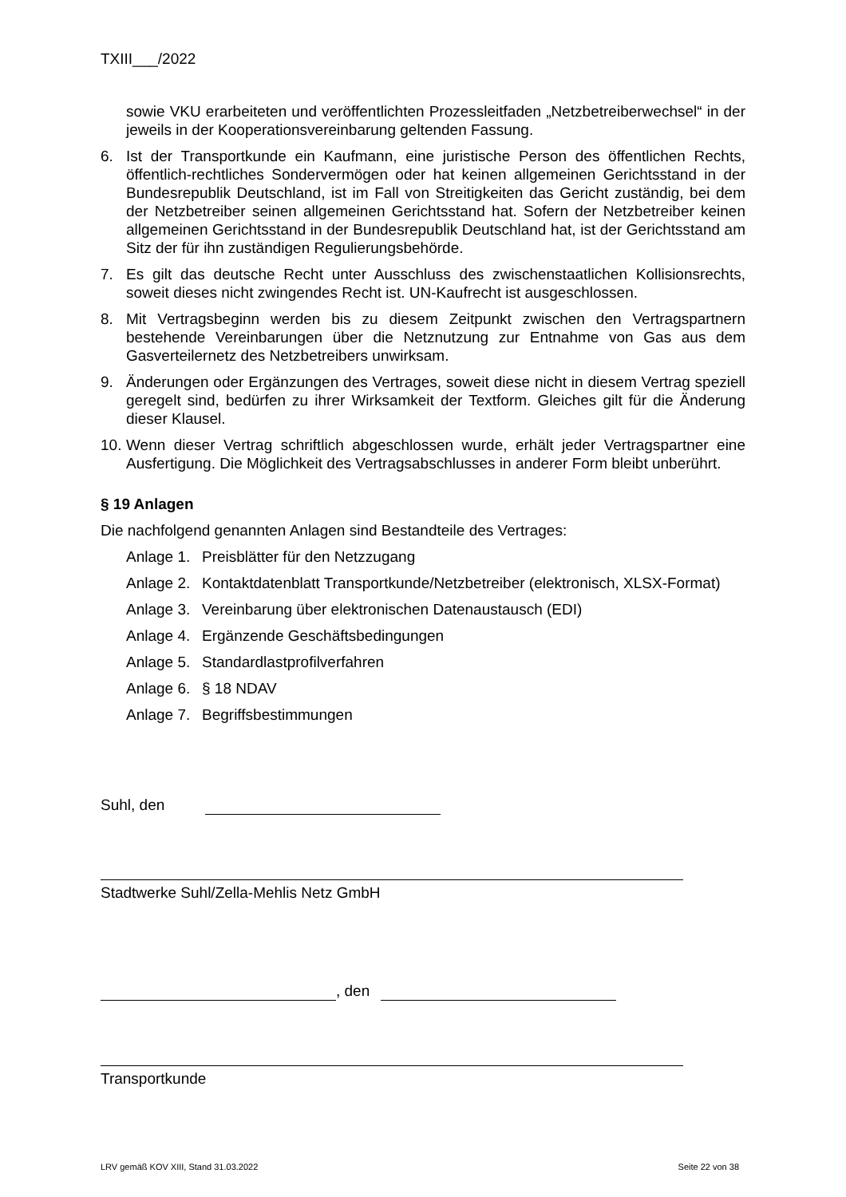TXIII___/2022
sowie VKU erarbeiteten und veröffentlichten Prozessleitfaden „Netzbetreiberwechsel“ in der jeweils in der Kooperationsvereinbarung geltenden Fassung.
6. Ist der Transportkunde ein Kaufmann, eine juristische Person des öffentlichen Rechts, öffentlich-rechtliches Sondervermögen oder hat keinen allgemeinen Gerichtsstand in der Bundesrepublik Deutschland, ist im Fall von Streitigkeiten das Gericht zuständig, bei dem der Netzbetreiber seinen allgemeinen Gerichtsstand hat. Sofern der Netzbetreiber keinen allgemeinen Gerichtsstand in der Bundesrepublik Deutschland hat, ist der Gerichtsstand am Sitz der für ihn zuständigen Regulierungsbehörde.
7. Es gilt das deutsche Recht unter Ausschluss des zwischenstaatlichen Kollisionsrechts, soweit dieses nicht zwingendes Recht ist. UN-Kaufrecht ist ausgeschlossen.
8. Mit Vertragsbeginn werden bis zu diesem Zeitpunkt zwischen den Vertragspartnern bestehende Vereinbarungen über die Netznutzung zur Entnahme von Gas aus dem Gasverteilernetz des Netzbetreibers unwirksam.
9. Änderungen oder Ergänzungen des Vertrages, soweit diese nicht in diesem Vertrag speziell geregelt sind, bedürfen zu ihrer Wirksamkeit der Textform. Gleiches gilt für die Änderung dieser Klausel.
10.
Wenn dieser Vertrag schriftlich abgeschlossen wurde, erhält jeder Vertragspartner eine Ausfertigung. Die Möglichkeit des Vertragsabschlusses in anderer Form bleibt unberührt.
§ 19 Anlagen
Die nachfolgend genannten Anlagen sind Bestandteile des Vertrages:
Anlage 1. Preisblätter für den Netzzugang
Anlage 2. Kontaktdatenblatt Transportkunde/Netzbetreiber (elektronisch, XLSX-Format)
Anlage 3. Vereinbarung über elektronischen Datenaustausch (EDI)
Anlage 4. Ergänzende Geschäftsbedingungen
Anlage 5. Standardlastprofilverfahren
Anlage 6. § 18 NDAV
Anlage 7. Begriffsbestimmungen
Suhl, den
Stadtwerke Suhl/Zella-Mehlis Netz GmbH
, den
Transportkunde
LRV gemäß KOV XIII, Stand 31.03.2022 Seite 22 von 38